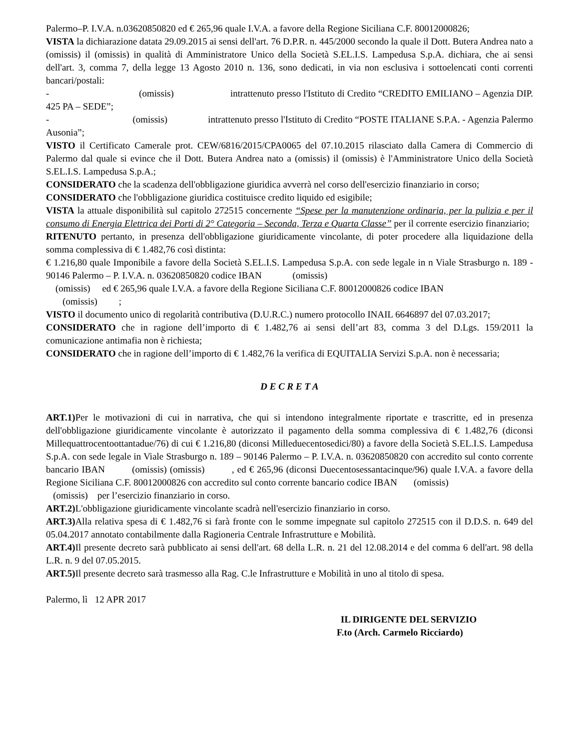Palermo–P. I.V.A. n.03620850820 ed € 265,96 quale I.V.A. a favore della Regione Siciliana C.F. 80012000826;
VISTA la dichiarazione datata 29.09.2015 ai sensi dell'art. 76 D.P.R. n. 445/2000 secondo la quale il Dott. Butera Andrea nato a (omissis) il (omissis) in qualità di Amministratore Unico della Società S.EL.I.S. Lampedusa S.p.A. dichiara, che ai sensi dell'art. 3, comma 7, della legge 13 Agosto 2010 n. 136, sono dedicati, in via non esclusiva i sottoelencati conti correnti bancari/postali:
- (omissis) intrattenuto presso l'Istituto di Credito “CREDITO EMILIANO – Agenzia DIP. 425 PA – SEDE”;
- (omissis) intrattenuto presso l'Istituto di Credito “POSTE ITALIANE S.P.A. - Agenzia Palermo Ausonia”;
VISTO il Certificato Camerale prot. CEW/6816/2015/CPA0065 del 07.10.2015 rilasciato dalla Camera di Commercio di Palermo dal quale si evince che il Dott. Butera Andrea nato a (omissis) il (omissis) è l'Amministratore Unico della Società S.EL.I.S. Lampedusa S.p.A.;
CONSIDERATO che la scadenza dell'obbligazione giuridica avverrà nel corso dell'esercizio finanziario in corso;
CONSIDERATO che l'obbligazione giuridica costituisce credito liquido ed esigibile;
VISTA la attuale disponibilità sul capitolo 272515 concernente “Spese per la manutenzione ordinaria, per la pulizia e per il consumo di Energia Elettrica dei Porti di 2° Categoria – Seconda, Terza e Quarta Classe” per il corrente esercizio finanziario;
RITENUTO pertanto, in presenza dell'obbligazione giuridicamente vincolante, di poter procedere alla liquidazione della somma complessiva di € 1.482,76 così distinta:
€ 1.216,80 quale Imponibile a favore della Società S.EL.I.S. Lampedusa S.p.A. con sede legale in n Viale Strasburgo n. 189 - 90146 Palermo – P. I.V.A. n. 03620850820 codice IBAN (omissis)
(omissis) ed € 265,96 quale I.V.A. a favore della Regione Siciliana C.F. 80012000826 codice IBAN
(omissis) ;
VISTO il documento unico di regolarità contributiva (D.U.R.C.) numero protocollo INAIL 6646897 del 07.03.2017;
CONSIDERATO che in ragione dell’importo di € 1.482,76 ai sensi dell’art 83, comma 3 del D.Lgs. 159/2011 la comunicazione antimafia non è richiesta;
CONSIDERATO che in ragione dell’importo di € 1.482,76 la verifica di EQUITALIA Servizi S.p.A. non è necessaria;
D E C R E T A
ART.1) Per le motivazioni di cui in narrativa, che qui si intendono integralmente riportate e trascritte, ed in presenza dell'obbligazione giuridicamente vincolante è autorizzato il pagamento della somma complessiva di € 1.482,76 (diconsi Millequattrocentoottantadue/76) di cui € 1.216,80 (diconsi Milleduecentosedici/80) a favore della Società S.EL.I.S. Lampedusa S.p.A. con sede legale in Viale Strasburgo n. 189 – 90146 Palermo – P. I.V.A. n. 03620850820 con accredito sul conto corrente bancario IBAN (omissis) (omissis) , ed € 265,96 (diconsi Duecentosessantacinque/96) quale I.V.A. a favore della Regione Siciliana C.F. 80012000826 con accredito sul conto corrente bancario codice IBAN (omissis)
(omissis) per l’esercizio finanziario in corso.
ART.2) L'obbligazione giuridicamente vincolante scadrà nell'esercizio finanziario in corso.
ART.3) Alla relativa spesa di € 1.482,76 si farà fronte con le somme impegnate sul capitolo 272515 con il D.D.S. n. 649 del 05.04.2017 annotato contabilmente dalla Ragioneria Centrale Infrastrutture e Mobilità.
ART.4) Il presente decreto sarà pubblicato ai sensi dell'art. 68 della L.R. n. 21 del 12.08.2014 e del comma 6 dell'art. 98 della L.R. n. 9 del 07.05.2015.
ART.5) Il presente decreto sarà trasmesso alla Rag. C.le Infrastrutture e Mobilità in uno al titolo di spesa.
Palermo, lì 12 APR 2017
IL DIRIGENTE DEL SERVIZIO
F.to (Arch. Carmelo Ricciardo)